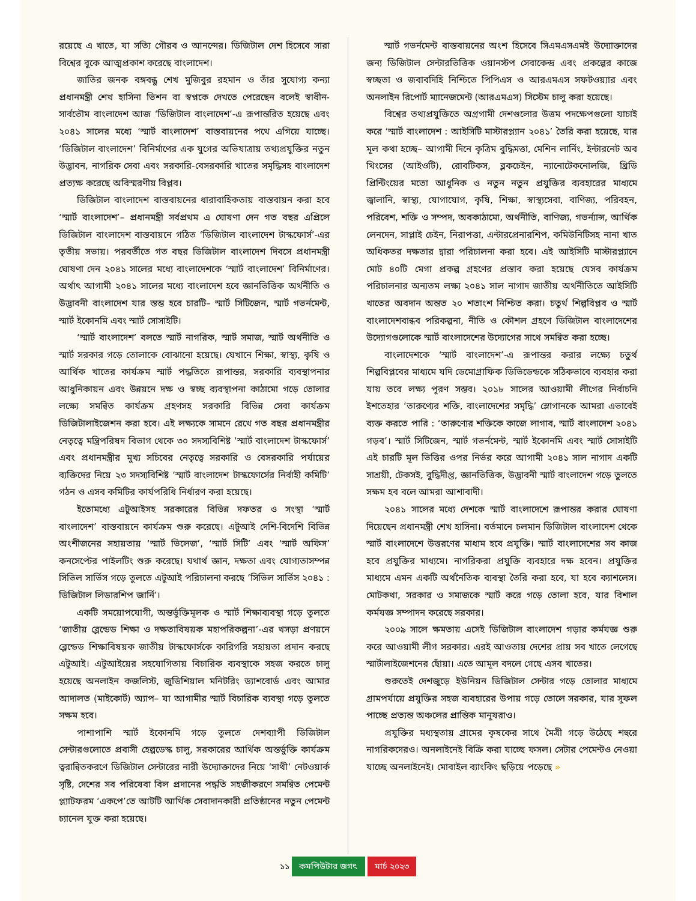রয়েছে এ খাতে, যা সত্যি গৌরব ও আনন্দের। ডিজিটাল দেশ হিসেবে সারা বিশ্বের বুকে আত্মপ্রকাশ করেছে বাংলাদেশ।
জাতির জনক বঙ্গবন্ধু শেখ মুজিবুর রহমান ও তাঁর সুযোগ্য কন্যা প্রধানমন্ত্রী শেখ হাসিনা ভিশন বা স্বপ্নকে দেখতে পেরেছেন বলেই স্বাধীন-সার্বভৌম বাংলাদেশ আজ ‘ডিজিটাল বাংলাদেশ’-এ রূপান্তরিত হয়েছে এবং ২০৪১ সালের মধ্যে ‘স্মার্ট বাংলাদেশ’ বাস্তবায়নের পথে এগিয়ে যাচ্ছে। ‘ডিজিটাল বাংলাদেশ’ বিনির্মাণের এক যুগের অভিযাত্রায় তথ্যপ্রযুক্তির নতুন উদ্ভাবন, নাগরিক সেবা এবং সরকারি-বেসরকারি খাতের সমৃদ্ধিসহ বাংলাদেশ প্রত্যক্ষ করেছে অবিস্মরণীয় বিপ্লব।
ডিজিটাল বাংলাদেশ বাস্তবায়নের ধারাবাহিকতায় বাস্তবায়ন করা হবে ‘স্মার্ট বাংলাদেশ’– প্রধানমন্ত্রী সর্বপ্রথম এ ঘোষণা দেন গত বছর এপ্রিলে ডিজিটাল বাংলাদেশ বাস্তবায়নে গঠিত ‘ডিজিটাল বাংলাদেশ টাস্কফোর্স’-এর তৃতীয় সভায়। পরবর্তীতে গত বছর ডিজিটাল বাংলাদেশ দিবসে প্রধানমন্ত্রী ঘোষণা দেন ২০৪১ সালের মধ্যে বাংলাদেশকে ‘স্মার্ট বাংলাদেশ’ বিনির্মাণের। অর্থাৎ আগামী ২০৪১ সালের মধ্যে বাংলাদেশ হবে জ্ঞানভিত্তিক অর্থনীতি ও উদ্ভাবনী বাংলাদেশ যার স্তম্ভ হবে চারটি– স্মার্ট সিটিজেন, স্মার্ট গভর্নমেন্ট, স্মার্ট ইকোনমি এবং স্মার্ট সোসাইটি।
‘স্মার্ট বাংলাদেশ’ বলতে স্মার্ট নাগরিক, স্মার্ট সমাজ, স্মার্ট অর্থনীতি ও স্মার্ট সরকার গড়ে তোলাকে বোঝানো হয়েছে। যেখানে শিক্ষা, স্বাস্থ্য, কৃষি ও আর্থিক খাতের কার্যক্রম স্মার্ট পদ্ধতিতে রূপান্তর, সরকারি ব্যবস্থাপনার আধুনিকায়ন এবং উন্নয়নে দক্ষ ও স্বচ্ছ ব্যবস্থাপনা কাঠামো গড়ে তোলার লক্ষ্যে সমন্বিত কার্যক্রম গ্রহণসহ সরকারি বিভিন্ন সেবা কার্যক্রম ডিজিটালাইজেশন করা হবে। এই লক্ষ্যকে সামনে রেখে গত বছর প্রধানমন্ত্রীর নেতৃত্বে মন্ত্রিপরিষদ বিভাগ থেকে ৩০ সদস্যবিশিষ্ট ‘স্মার্ট বাংলাদেশ টাস্কফোর্স’ এবং প্রধানমন্ত্রীর মুখ্য সচিবের নেতৃত্বে সরকারি ও বেসরকারি পর্যায়ের ব্যক্তিদের নিয়ে ২৩ সদস্যবিশিষ্ট ‘স্মার্ট বাংলাদেশ টাস্কফোর্সের নির্বাহী কমিটি’ গঠন ও এসব কমিটির কার্যপরিধি নির্ধারণ করা হয়েছে।
ইতোমধ্যে এটুআইসহ সরকারের বিভিন্ন দফতর ও সংস্থা ‘স্মার্ট বাংলাদেশ’ বাস্তবায়নে কার্যক্রম শুরু করেছে। এটুআই দেশি-বিদেশি বিভিন্ন অংশীজনের সহায়তায় ‘স্মার্ট ভিলেজ’, ‘স্মার্ট সিটি’ এবং ‘স্মার্ট অফিস’ কনসেপ্টের পাইলটিং শুরু করেছে। যথার্থ জ্ঞান, দক্ষতা এবং যোগ্যতাসম্পন্ন সিভিল সার্ভিস গড়ে তুলতে এটুআই পরিচালনা করছে ‘সিভিল সার্ভিস ২০৪১ : ডিজিটাল লিডারশিপ জার্নি’।
একটি সময়োপযোগী, অন্তর্ভুক্তিমূলক ও স্মার্ট শিক্ষাব্যবস্থা গড়ে তুলতে ‘জাতীয় ব্লেন্ডেড শিক্ষা ও দক্ষতাবিষয়ক মহাপরিকল্পনা’-এর খসড়া প্রণয়নে ব্লেন্ডেড শিক্ষাবিষয়ক জাতীয় টাস্কফোর্সকে কারিগরি সহায়তা প্রদান করছে এটুআই। এটুআইয়ের সহযোগিতায় বিচারিক ব্যবস্থাকে সহজ করতে চালু হয়েছে অনলাইন কজলিস্ট, জুডিশিয়াল মনিটরিং ড্যাশবোর্ড এবং আমার আদালত (মাইকোর্ট) অ্যাপ– যা আগামীর স্মার্ট বিচারিক ব্যবস্থা গড়ে তুলতে সক্ষম হবে।
পাশাপাশি স্মার্ট ইকোনমি গড়ে তুলতে দেশব্যাপী ডিজিটাল সেন্টারগুলোতে প্রবাসী হেল্পডেস্ক চালু, সরকারের আর্থিক অন্তর্ভুক্তি কার্যক্রম ত্বরান্বিতকরণে ডিজিটাল সেন্টারের নারী উদ্যোক্তাদের নিয়ে ‘সাথী’ নেটওয়ার্ক সৃষ্টি, দেশের সব পরিষেবা বিল প্রদানের পদ্ধতি সহজীকরণে সমন্বিত পেমেন্ট প্ল্যাটফরম ‘একপে’তে আটটি আর্থিক সেবাদানকারী প্রতিষ্ঠানের নতুন পেমেন্ট চ্যানেল যুক্ত করা হয়েছে।
স্মার্ট গভর্নমেন্ট বাস্তবায়নের অংশ হিসেবে সিএমএসএমই উদ্যোক্তাদের জন্য ডিজিটাল সেন্টারভিত্তিক ওয়ানস্টপ সেবাকেন্দ্র এবং প্রকল্পের কাজে স্বচ্ছতা ও জবাবদিহি নিশ্চিতে পিপিএস ও আরএমএস সফটওয়্যার এবং অনলাইন রিপোর্ট ম্যানেজমেন্ট (আরএমএস) সিস্টেম চালু করা হয়েছে।
বিশ্বের তথ্যপ্রযুক্তিতে অগ্রগামী দেশগুলোর উত্তম পদক্ষেপগুলো যাচাই করে ‘স্মার্ট বাংলাদেশ : আইসিটি মাস্টারপ্ল্যান ২০৪১’ তৈরি করা হয়েছে, যার মূল কথা হচ্ছে– আগামী দিনে কৃত্রিম বুদ্ধিমত্তা, মেশিন লার্নিং, ইন্টারনেট অব থিংসের (আইওটি), রোবটিকস, ব্লকচেইন, ন্যানোটেকনোলজি, থ্রিডি প্রিন্টিংয়ের মতো আধুনিক ও নতুন নতুন প্রযুক্তির ব্যবহারের মাধ্যমে জ্বালানি, স্বাস্থ্য, যোগাযোগ, কৃষি, শিক্ষা, স্বাস্থ্যসেবা, বাণিজ্য, পরিবহন, পরিবেশ, শক্তি ও সম্পদ, অবকাঠামো, অর্থনীতি, বাণিজ্য, গভর্ন্যান্স, আর্থিক লেনদেন, সাপ্লাই চেইন, নিরাপত্তা, এন্টারপ্রেনারশিপ, কমিউনিটিসহ নানা খাত অধিকতর দক্ষতার দ্বারা পরিচালনা করা হবে। এই আইসিটি মাস্টারপ্ল্যানে মোট ৪০টি মেগা প্রকল্প গ্রহণের প্রস্তাব করা হয়েছে যেসব কার্যক্রম পরিচালনার অন্যতম লক্ষ্য ২০৪১ সাল নাগাদ জাতীয় অর্থনীতিতে আইসিটি খাতের অবদান অন্তত ২০ শতাংশ নিশ্চিত করা। চতুর্থ শিল্পবিপ্লব ও স্মার্ট বাংলাদেশবান্ধব পরিকল্পনা, নীতি ও কৌশল গ্রহণে ডিজিটাল বাংলাদেশের উদ্যোগগুলোকে স্মার্ট বাংলাদেশের উদ্যোগের সাথে সমন্বিত করা হচ্ছে।
বাংলাদেশকে ‘স্মার্ট বাংলাদেশ’-এ রূপান্তর করার লক্ষ্যে চতুর্থ শিল্পবিপ্লবের মাধ্যমে যদি ডেমোগ্রাফিক ডিভিডেন্ডকে সঠিকভাবে ব্যবহার করা যায় তবে লক্ষ্য পূরণ সম্ভব। ২০১৮ সালের আওয়ামী লীগের নির্বাচনি ইশতেহার ‘তারুণ্যের শক্তি, বাংলাদেশের সমৃদ্ধি’ স্লোগানকে আমরা এভাবেই ব্যক্ত করতে পারি : ‘তারুণ্যের শক্তিকে কাজে লাগাব, স্মার্ট বাংলাদেশ ২০৪১ গড়ব’। স্মার্ট সিটিজেন, স্মার্ট গভর্নমেন্ট, স্মার্ট ইকোনমি এবং স্মার্ট সোসাইটি এই চারটি মূল ভিত্তির ওপর নির্ভর করে আগামী ২০৪১ সাল নাগাদ একটি সাশ্রয়ী, টেকসই, বুদ্ধিদীপ্ত, জ্ঞানভিত্তিক, উদ্ভাবনী স্মার্ট বাংলাদেশ গড়ে তুলতে সক্ষম হব বলে আমরা আশাবাদী।
২০৪১ সালের মধ্যে দেশকে স্মার্ট বাংলাদেশে রূপান্তর করার ঘোষণা দিয়েছেন প্রধানমন্ত্রী শেখ হাসিনা। বর্তমানে চলমান ডিজিটাল বাংলাদেশ থেকে স্মার্ট বাংলাদেশে উত্তরণের মাধ্যম হবে প্রযুক্তি। স্মার্ট বাংলাদেশের সব কাজ হবে প্রযুক্তির মাধ্যমে। নাগরিকরা প্রযুক্তি ব্যবহারে দক্ষ হবেন। প্রযুক্তির মাধ্যমে এমন একটি অর্থনৈতিক ব্যবস্থা তৈরি করা হবে, যা হবে ক্যাশলেস। মোটকথা, সরকার ও সমাজকে স্মার্ট করে গড়ে তোলা হবে, যার বিশাল কর্মযজ্ঞ সম্পাদন করেছে সরকার।
২০০৯ সালে ক্ষমতায় এসেই ডিজিটাল বাংলাদেশ গড়ার কর্মযজ্ঞ শুরু করে আওয়ামী লীগ সরকার। এরই আওতায় দেশের প্রায় সব খাতে লেগেছে স্মার্টালাইজেশনের ছোঁয়া। এতে আমূল বদলে গেছে এসব খাতের।
শুরুতেই দেশজুড়ে ইউনিয়ন ডিজিটাল সেন্টার গড়ে তোলার মাধ্যমে গ্রামপর্যায়ে প্রযুক্তির সহজ ব্যবহারের উপায় গড়ে তোলে সরকার, যার সুফল পাচ্ছে প্রত্যন্ত অঞ্চলের প্রান্তিক মানুষরাও।
প্রযুক্তির মধ্যস্থতায় গ্রামের কৃষকের সাথে মৈত্রী গড়ে উঠেছে শহুরে নাগরিকদেরও। অনলাইনেই বিক্রি করা যাচ্ছে ফসল। সেটার পেমেন্টও নেওয়া যাচ্ছে অনলাইনেই। মোবাইল ব্যাংকিং ছড়িয়ে পড়েছে »
১১ কমপিউটার জগৎ মার্চ ২০২৩